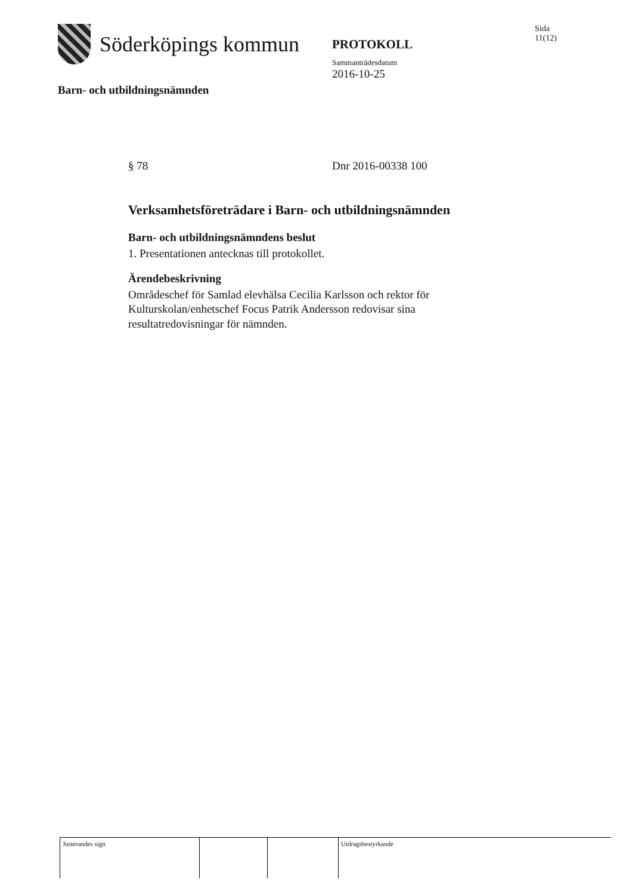Söderköpings kommun
Barn- och utbildningsnämnden
PROTOKOLL
Sammanträdesdatum
2016-10-25
Sida
11(12)
§ 78 Dnr 2016-00338 100
Verksamhetsföreträdare i Barn- och utbildningsnämnden
Barn- och utbildningsnämndens beslut
1. Presentationen antecknas till protokollet.
Ärendebeskrivning
Områdeschef för Samlad elevhälsa Cecilia Karlsson och rektor för Kulturskolan/enhetschef Focus Patrik Andersson redovisar sina resultatredovisningar för nämnden.
Justerandes sign Utdragsbestyrkande